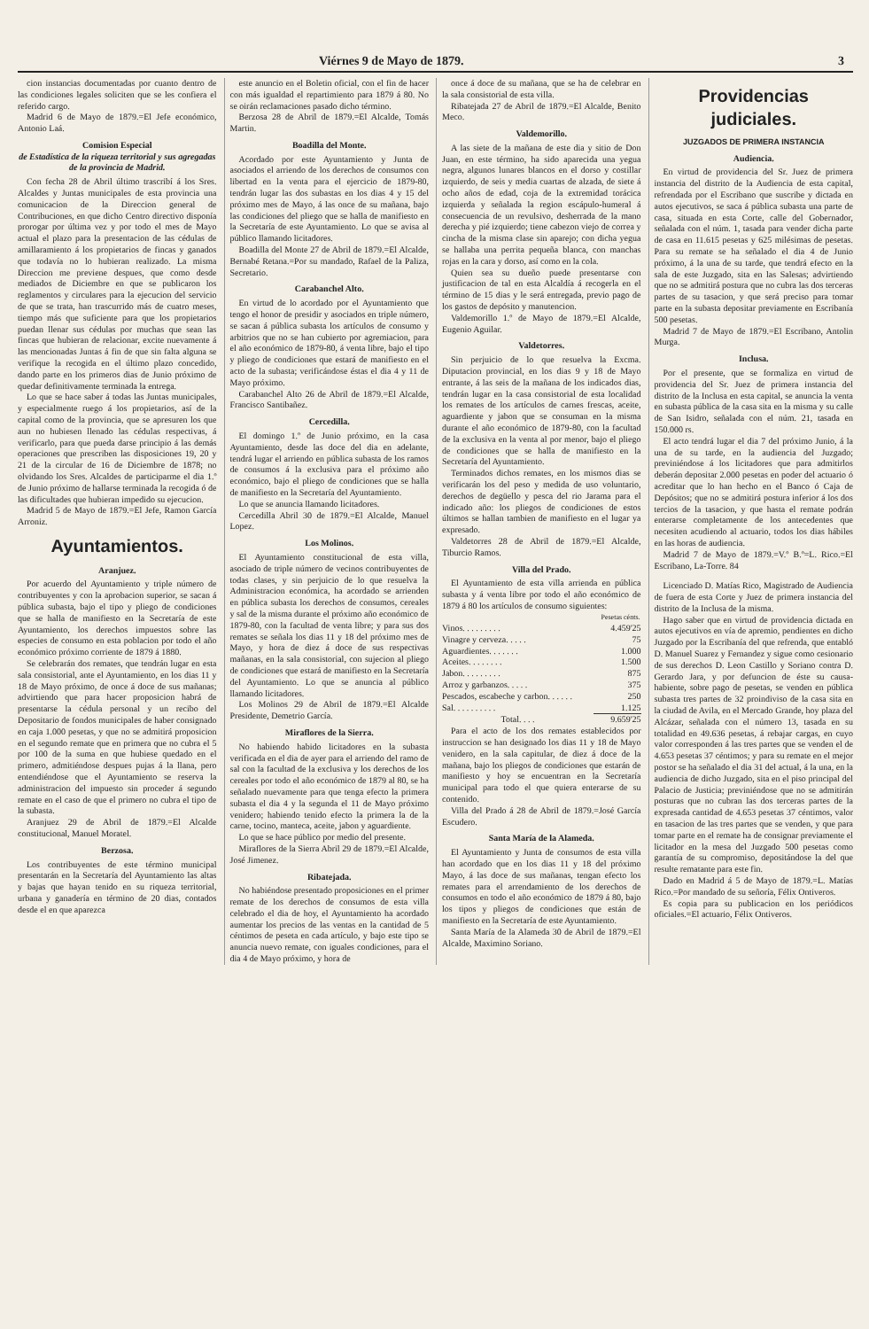Viérnes 9 de Mayo de 1879. 3
cion instancias documentadas por cuanto dentro de las condiciones legales soliciten que se les confiera el referido cargo.
Madrid 6 de Mayo de 1879.=El Jefe económico, Antonio Laá.
Comision Especial
de Estadística de la riqueza territorial y sus agregadas de la provincia de Madrid.
Con fecha 28 de Abril último trascribí á los Sres. Alcaldes y Juntas municipales de esta provincia una comunicacion de la Direccion general de Contribuciones, en que dicho Centro directivo disponía prorogar por última vez y por todo el mes de Mayo actual el plazo para la presentacion de las cédulas de amillaramiento á los propietarios de fincas y ganados que todavía no lo hubieran realizado. La misma Direccion me previene despues, que como desde mediados de Diciembre en que se publicaron los reglamentos y circulares para la ejecucion del servicio de que se trata, han trascurrido más de cuatro meses, tiempo más que suficiente para que los propietarios puedan llenar sus cédulas por muchas que sean las fincas que hubieran de relacionar, excite nuevamente á las mencionadas Juntas á fin de que sin falta alguna se verifique la recogida en el último plazo concedido, dando parte en los primeros dias de Junio próximo de quedar definitivamente terminada la entrega.
Lo que se hace saber á todas las Juntas municipales, y especialmente ruego á los propietarios, así de la capital como de la provincia, que se apresuren los que aun no hubiesen llenado las cédulas respectivas, á verificarlo, para que pueda darse principio á las demás operaciones que prescriben las disposiciones 19, 20 y 21 de la circular de 16 de Diciembre de 1878; no olvidando los Sres. Alcaldes de participarme el dia 1.º de Junio próximo de hallarse terminada la recogida ó de las dificultades que hubieran impedido su ejecucion.
Madrid 5 de Mayo de 1879.=El Jefe, Ramon García Arroniz.
Ayuntamientos.
Aranjuez.
Por acuerdo del Ayuntamiento y triple número de contribuyentes y con la aprobacion superior, se sacan á pública subasta, bajo el tipo y pliego de condiciones que se halla de manifiesto en la Secretaría de este Ayuntamiento, los derechos impuestos sobre las especies de consumo en esta poblacion por todo el año económico próximo corriente de 1879 á 1880.
Se celebrarán dos remates, que tendrán lugar en esta sala consistorial, ante el Ayuntamiento, en los dias 11 y 18 de Mayo próximo, de once á doce de sus mañanas; advirtiendo que para hacer proposicion habrá de presentarse la cédula personal y un recibo del Depositario de fondos municipales de haber consignado en caja 1.000 pesetas, y que no se admitirá proposicion en el segundo remate que en primera que no cubra el 5 por 100 de la suma en que hubiese quedado en el primero, admitiéndose despues pujas á la llana, pero entendiéndose que el Ayuntamiento se reserva la administracion del impuesto sin proceder á segundo remate en el caso de que el primero no cubra el tipo de la subasta.
Aranjuez 29 de Abril de 1879.=El Alcalde constitucional, Manuel Moratel.
Berzosa.
Los contribuyentes de este término municipal presentarán en la Secretaría del Ayuntamiento las altas y bajas que hayan tenido en su riqueza territorial, urbana y ganadería en término de 20 dias, contados desde el en que aparezca
este anuncio en el Boletin oficial, con el fin de hacer con más igualdad el repartimiento para 1879 á 80. No se oirán reclamaciones pasado dicho término.
Berzosa 28 de Abril de 1879.=El Alcalde, Tomás Martin.
Boadilla del Monte.
Acordado por este Ayuntamiento y Junta de asociados el arriendo de los derechos de consumos con libertad en la venta para el ejercicio de 1879-80, tendrán lugar las dos subastas en los dias 4 y 15 del próximo mes de Mayo, á las once de su mañana, bajo las condiciones del pliego que se halla de manifiesto en la Secretaría de este Ayuntamiento. Lo que se avisa al público llamando licitadores.
Boadilla del Monte 27 de Abril de 1879.=El Alcalde, Bernabé Retana.=Por su mandado, Rafael de la Paliza, Secretario.
Carabanchel Alto.
En virtud de lo acordado por el Ayuntamiento que tengo el honor de presidir y asociados en triple número, se sacan á pública subasta los artículos de consumo y arbitrios que no se han cubierto por agremiacion, para el año económico de 1879-80, á venta libre, bajo el tipo y pliego de condiciones que estará de manifiesto en el acto de la subasta; verificándose éstas el dia 4 y 11 de Mayo próximo.
Carabanchel Alto 26 de Abril de 1879.=El Alcalde, Francisco Santibañez.
Cercedilla.
El domingo 1.º de Junio próximo, en la casa Ayuntamiento, desde las doce del dia en adelante, tendrá lugar el arriendo en pública subasta de los ramos de consumos á la exclusiva para el próximo año económico, bajo el pliego de condiciones que se halla de manifiesto en la Secretaría del Ayuntamiento.
Lo que se anuncia llamando licitadores.
Cercedilla Abril 30 de 1879.=El Alcalde, Manuel Lopez.
Los Molinos.
El Ayuntamiento constitucional de esta villa, asociado de triple número de vecinos contribuyentes de todas clases, y sin perjuicio de lo que resuelva la Administracion económica, ha acordado se arrienden en pública subasta los derechos de consumos, cereales y sal de la misma durante el próximo año económico de 1879-80, con la facultad de venta libre; y para sus dos remates se señala los dias 11 y 18 del próximo mes de Mayo, y hora de diez á doce de sus respectivas mañanas, en la sala consistorial, con sujecion al pliego de condiciones que estará de manifiesto en la Secretaría del Ayuntamiento. Lo que se anuncia al público llamando licitadores.
Los Molinos 29 de Abril de 1879.=El Alcalde Presidente, Demetrio García.
Miraflores de la Sierra.
No habiendo habido licitadores en la subasta verificada en el dia de ayer para el arriendo del ramo de sal con la facultad de la exclusiva y los derechos de los cereales por todo el año económico de 1879 al 80, se ha señalado nuevamente para que tenga efecto la primera subasta el dia 4 y la segunda el 11 de Mayo próximo venidero; habiendo tenido efecto la primera la de la carne, tocino, manteca, aceite, jabon y aguardiente.
Lo que se hace público por medio del presente.
Miraflores de la Sierra Abril 29 de 1879.=El Alcalde, José Jimenez.
Ribatejada.
No habiéndose presentado proposiciones en el primer remate de los derechos de consumos de esta villa celebrado el dia de hoy, el Ayuntamiento ha acordado aumentar los precios de las ventas en la cantidad de 5 céntimos de peseta en cada artículo, y bajo este tipo se anuncia nuevo remate, con iguales condiciones, para el dia 4 de Mayo próximo, y hora de
once á doce de su mañana, que se ha de celebrar en la sala consistorial de esta villa.
Ribatejada 27 de Abril de 1879.=El Alcalde, Benito Meco.
Valdemorillo.
A las siete de la mañana de este dia y sitio de Don Juan, en este término, ha sido aparecida una yegua negra, algunos lunares blancos en el dorso y costillar izquierdo, de seis y media cuartas de alzada, de siete á ocho años de edad, coja de la extremidad torácica izquierda y señalada la region escápulo-humeral á consecuencia de un revulsivo, desherrada de la mano derecha y pié izquierdo; tiene cabezon viejo de correa y cincha de la misma clase sin aparejo; con dicha yegua se hallaba una perrita pequeña blanca, con manchas rojas en la cara y dorso, así como en la cola.
Quien sea su dueño puede presentarse con justificacion de tal en esta Alcaldía á recogerla en el término de 15 dias y le será entregada, previo pago de los gastos de depósito y manutencion.
Valdemorillo 1.º de Mayo de 1879.=El Alcalde, Eugenio Aguilar.
Valdetorres.
Sin perjuicio de lo que resuelva la Excma. Diputacion provincial, en los dias 9 y 18 de Mayo entrante, á las seis de la mañana de los indicados dias, tendrán lugar en la casa consistorial de esta localidad los remates de los artículos de carnes frescas, aceite, aguardiente y jabon que se consuman en la misma durante el año económico de 1879-80, con la facultad de la exclusiva en la venta al por menor, bajo el pliego de condiciones que se halla de manifiesto en la Secretaría del Ayuntamiento.
Terminados dichos remates, en los mismos dias se verificarán los del peso y medida de uso voluntario, derechos de degüello y pesca del rio Jarama para el indicado año: los pliegos de condiciones de estos últimos se hallan tambien de manifiesto en el lugar ya expresado.
Valdetorres 28 de Abril de 1879.=El Alcalde, Tiburcio Ramos.
Villa del Prado.
El Ayuntamiento de esta villa arrienda en pública subasta y á venta libre por todo el año económico de 1879 á 80 los artículos de consumo siguientes:
| | Pesetas cénts. |
| --- | --- |
| Vinos. . . . . . . . . | 4.459'25 |
| Vinagre y cerveza. . . . . | 75 |
| Aguardientes. . . . . . . | 1.000 |
| Aceites. . . . . . . . | 1.500 |
| Jabon. . . . . . . . . | 875 |
| Arroz y garbanzos. . . . . | 375 |
| Pescados, escabeche y carbon. . . . . . | 250 |
| Sal. . . . . . . . . . | 1.125 |
| Total. . . . | 9.659'25 |
Para el acto de los dos remates establecidos por instruccion se han designado los dias 11 y 18 de Mayo venidero, en la sala capitular, de diez á doce de la mañana, bajo los pliegos de condiciones que estarán de manifiesto y hoy se encuentran en la Secretaría municipal para todo el que quiera enterarse de su contenido.
Villa del Prado á 28 de Abril de 1879.=José García Escudero.
Santa María de la Alameda.
El Ayuntamiento y Junta de consumos de esta villa han acordado que en los dias 11 y 18 del próximo Mayo, á las doce de sus mañanas, tengan efecto los remates para el arrendamiento de los derechos de consumos en todo el año económico de 1879 á 80, bajo los tipos y pliegos de condiciones que están de manifiesto en la Secretaría de este Ayuntamiento.
Santa María de la Alameda 30 de Abril de 1879.=El Alcalde, Maximino Soriano.
Providencias judiciales.
JUZGADOS DE PRIMERA INSTANCIA
Audiencia.
En virtud de providencia del Sr. Juez de primera instancia del distrito de la Audiencia de esta capital, refrendada por el Escribano que suscribe y dictada en autos ejecutivos, se saca á pública subasta una parte de casa, situada en esta Corte, calle del Gobernador, señalada con el núm. 1, tasada para vender dicha parte de casa en 11.615 pesetas y 625 milésimas de pesetas. Para su remate se ha señalado el dia 4 de Junio próximo, á la una de su tarde, que tendrá efecto en la sala de este Juzgado, sita en las Salesas; advirtiendo que no se admitirá postura que no cubra las dos terceras partes de su tasacion, y que será preciso para tomar parte en la subasta depositar previamente en Escribanía 500 pesetas.
Madrid 7 de Mayo de 1879.=El Escribano, Antolin Murga.
Inclusa.
Por el presente, que se formaliza en virtud de providencia del Sr. Juez de primera instancia del distrito de la Inclusa en esta capital, se anuncia la venta en subasta pública de la casa sita en la misma y su calle de San Isidro, señalada con el núm. 21, tasada en 150.000 rs.
El acto tendrá lugar el dia 7 del próximo Junio, á la una de su tarde, en la audiencia del Juzgado; previniéndose á los licitadores que para admitirlos deberán depositar 2.000 pesetas en poder del actuario ó acreditar que lo han hecho en el Banco ó Caja de Depósitos; que no se admitirá postura inferior á los dos tercios de la tasacion, y que hasta el remate podrán enterarse completamente de los antecedentes que necesiten acudiendo al actuario, todos los dias hábiles en las horas de audiencia.
Madrid 7 de Mayo de 1879.=V.º B.º=L. Rico.=El Escribano, La-Torre. 84
Licenciado D. Matías Rico, Magistrado de Audiencia de fuera de esta Corte y Juez de primera instancia del distrito de la Inclusa de la misma.
Hago saber que en virtud de providencia dictada en autos ejecutivos en vía de apremio, pendientes en dicho Juzgado por la Escribanía del que refrenda, que entabló D. Manuel Suarez y Fernandez y sigue como cesionario de sus derechos D. Leon Castillo y Soriano contra D. Gerardo Jara, y por defuncion de éste su causa-habiente, sobre pago de pesetas, se venden en pública subasta tres partes de 32 proindiviso de la casa sita en la ciudad de Avila, en el Mercado Grande, hoy plaza del Alcázar, señalada con el número 13, tasada en su totalidad en 49.636 pesetas, á rebajar cargas, en cuyo valor corresponden á las tres partes que se venden el de 4.653 pesetas 37 céntimos; y para su remate en el mejor postor se ha señalado el dia 31 del actual, á la una, en la audiencia de dicho Juzgado, sita en el piso principal del Palacio de Justicia; previniéndose que no se admitirán posturas que no cubran las dos terceras partes de la expresada cantidad de 4.653 pesetas 37 céntimos, valor en tasacion de las tres partes que se venden, y que para tomar parte en el remate ha de consignar previamente el licitador en la mesa del Juzgado 500 pesetas como garantía de su compromiso, depositándose la del que resulte rematante para este fin.
Dado en Madrid á 5 de Mayo de 1879.=L. Matías Rico.=Por mandado de su señoría, Félix Ontiveros.
Es copia para su publicacion en los periódicos oficiales.=El actuario, Félix Ontiveros.